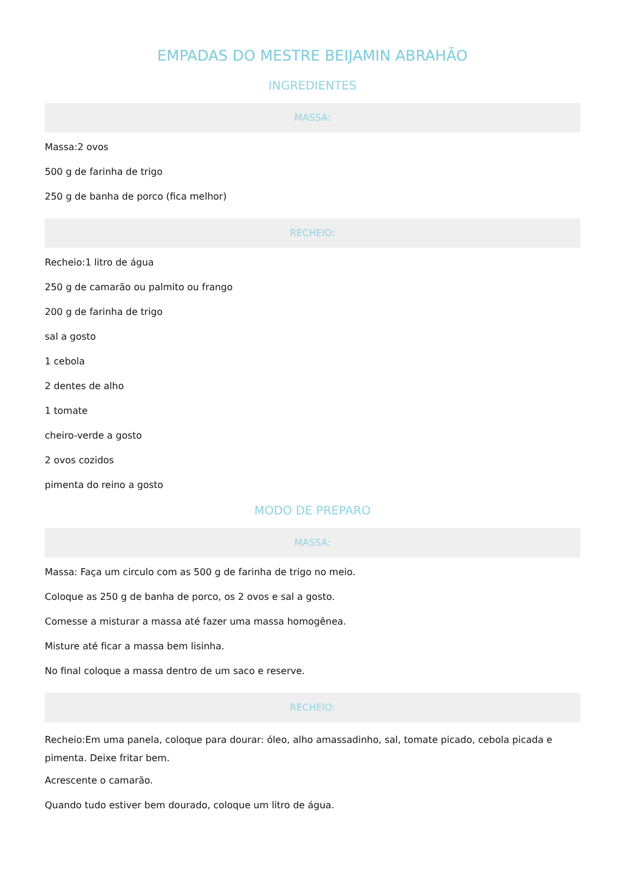EMPADAS DO MESTRE BEIJAMIN ABRAHÃO
INGREDIENTES
MASSA:
Massa:2 ovos
500 g de farinha de trigo
250 g de banha de porco (fica melhor)
RECHEIO:
Recheio:1 litro de água
250 g de camarão ou palmito ou frango
200 g de farinha de trigo
sal a gosto
1 cebola
2 dentes de alho
1 tomate
cheiro-verde a gosto
2 ovos cozidos
pimenta do reino a gosto
MODO DE PREPARO
MASSA:
Massa: Faça um circulo com as 500 g de farinha de trigo no meio.
Coloque as 250 g de banha de porco, os 2 ovos e sal a gosto.
Comesse a misturar a massa até fazer uma massa homogênea.
Misture até ficar a massa bem lisinha.
No final coloque a massa dentro de um saco e reserve.
RECHEIO:
Recheio:Em uma panela, coloque para dourar: óleo, alho amassadinho, sal, tomate picado, cebola picada e pimenta. Deixe fritar bem.
Acrescente o camarão.
Quando tudo estiver bem dourado, coloque um litro de água.